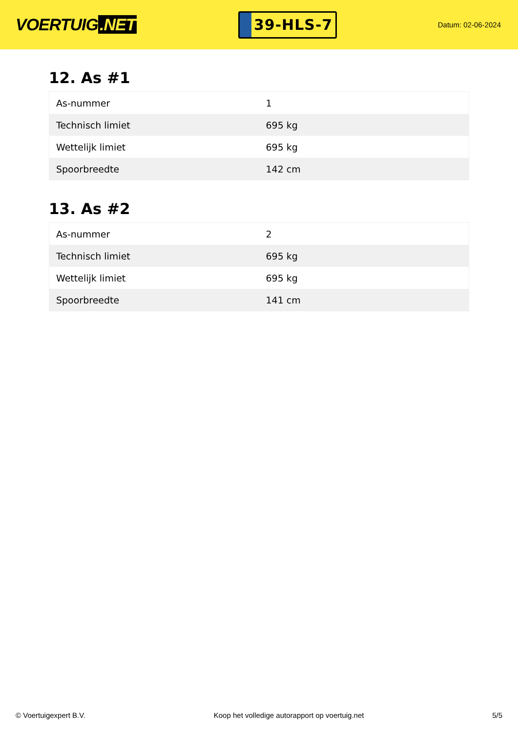VOERTUIG.NET
39-HLS-7
Datum: 02-06-2024
12. As #1
| As-nummer | 1 |
| Technisch limiet | 695 kg |
| Wettelijk limiet | 695 kg |
| Spoorbreedte | 142 cm |
13. As #2
| As-nummer | 2 |
| Technisch limiet | 695 kg |
| Wettelijk limiet | 695 kg |
| Spoorbreedte | 141 cm |
© Voertuigexpert B.V. Koop het volledige autorapport op voertuig.net 5/5